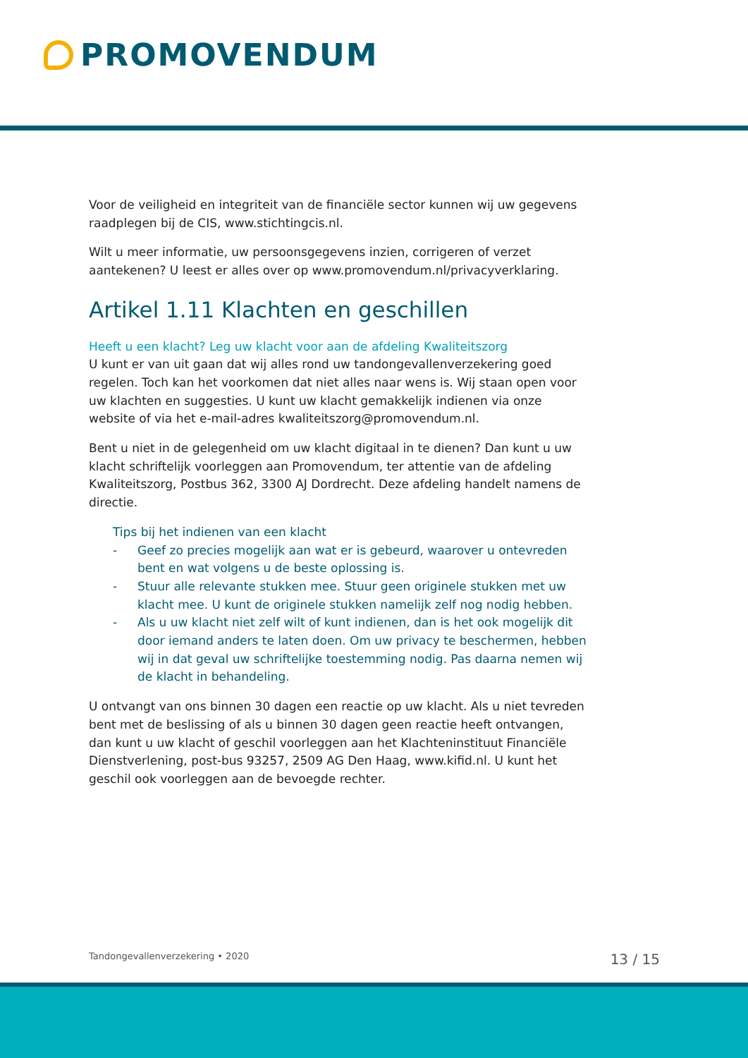PROMOVENDUM
Voor de veiligheid en integriteit van de financiële sector kunnen wij uw gegevens raadplegen bij de CIS, www.stichtingcis.nl.
Wilt u meer informatie, uw persoonsgegevens inzien, corrigeren of verzet aantekenen? U leest er alles over op www.promovendum.nl/privacyverklaring.
Artikel 1.11 Klachten en geschillen
Heeft u een klacht? Leg uw klacht voor aan de afdeling Kwaliteitszorg
U kunt er van uit gaan dat wij alles rond uw tandongevallenverzekering goed regelen. Toch kan het voorkomen dat niet alles naar wens is. Wij staan open voor uw klachten en suggesties. U kunt uw klacht gemakkelijk indienen via onze website of via het e-mail-adres kwaliteitszorg@promovendum.nl.
Bent u niet in de gelegenheid om uw klacht digitaal in te dienen? Dan kunt u uw klacht schriftelijk voorleggen aan Promovendum, ter attentie van de afdeling Kwaliteitszorg, Postbus 362, 3300 AJ Dordrecht. Deze afdeling handelt namens de directie.
Tips bij het indienen van een klacht
- Geef zo precies mogelijk aan wat er is gebeurd, waarover u ontevreden bent en wat volgens u de beste oplossing is.
- Stuur alle relevante stukken mee. Stuur geen originele stukken met uw klacht mee. U kunt de originele stukken namelijk zelf nog nodig hebben.
- Als u uw klacht niet zelf wilt of kunt indienen, dan is het ook mogelijk dit door iemand anders te laten doen. Om uw privacy te beschermen, hebben wij in dat geval uw schriftelijke toestemming nodig. Pas daarna nemen wij de klacht in behandeling.
U ontvangt van ons binnen 30 dagen een reactie op uw klacht. Als u niet tevreden bent met de beslissing of als u binnen 30 dagen geen reactie heeft ontvangen, dan kunt u uw klacht of geschil voorleggen aan het Klachteninstituut Financiële Dienstverlening, post-bus 93257, 2509 AG Den Haag, www.kifid.nl. U kunt het geschil ook voorleggen aan de bevoegde rechter.
Tandongevallenverzekering • 2020 13 / 15